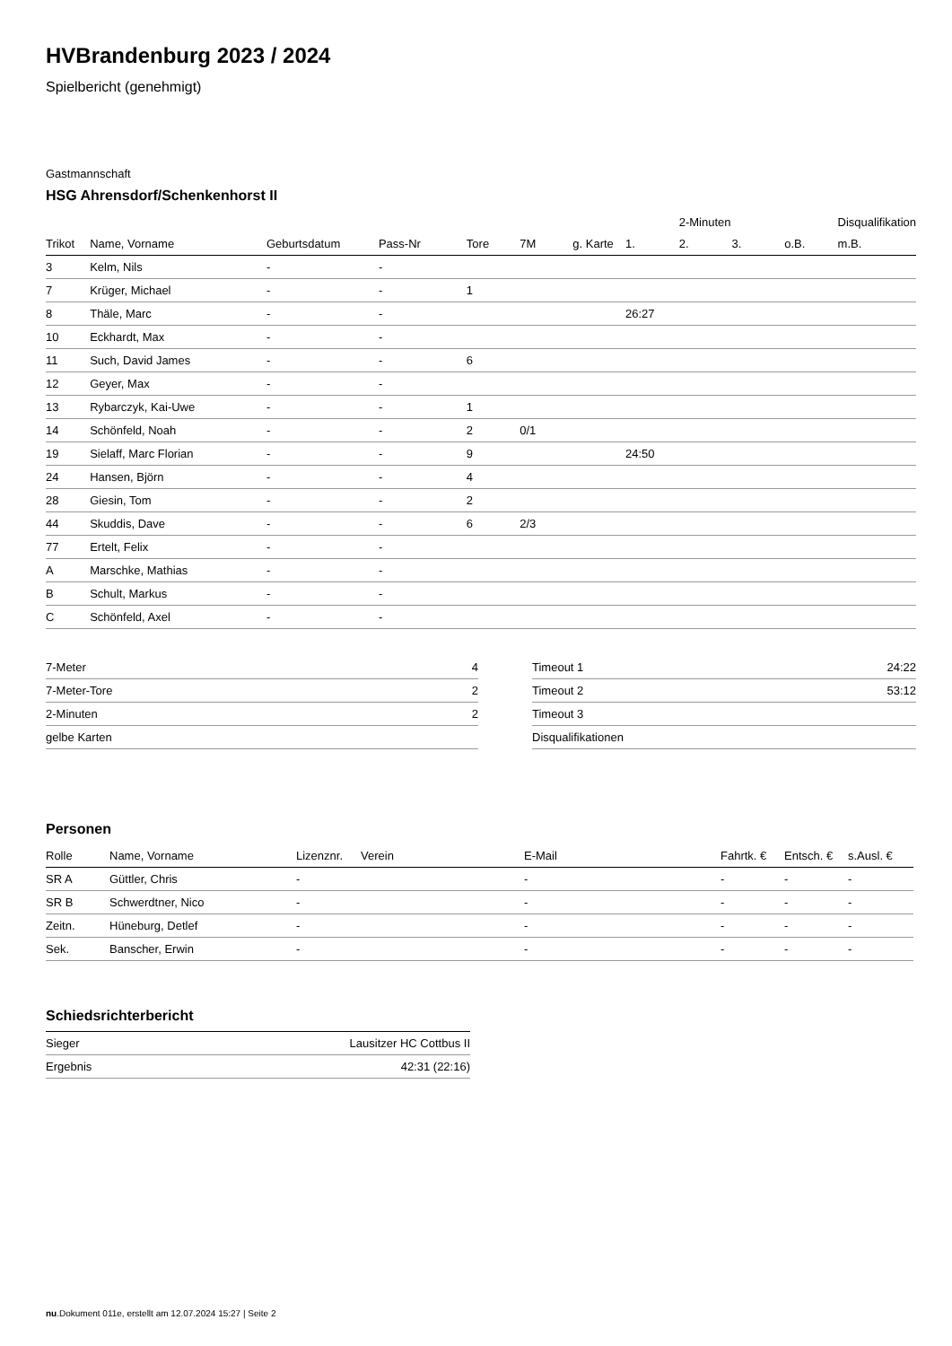HVBrandenburg 2023 / 2024
Spielbericht (genehmigt)
Gastmannschaft
HSG Ahrensdorf/Schenkenhorst II
| | | | | | | | | 2-Minuten | | | Disqualifikation |
| Trikot | Name, Vorname | Geburtsdatum | Pass-Nr | Tore | 7M | g. Karte | 1. | 2. | 3. | o.B. | m.B. |
| 3 | Kelm, Nils | - | - | | | | | | | | |
| 7 | Krüger, Michael | - | - | 1 | | | | | | | |
| 8 | Thäle, Marc | - | - | | | | 26:27 | | | | |
| 10 | Eckhardt, Max | - | - | | | | | | | | |
| 11 | Such, David James | - | - | 6 | | | | | | | |
| 12 | Geyer, Max | - | - | | | | | | | | |
| 13 | Rybarczyk, Kai-Uwe | - | - | 1 | | | | | | | |
| 14 | Schönfeld, Noah | - | - | 2 | 0/1 | | | | | | |
| 19 | Sielaff, Marc Florian | - | - | 9 | | | 24:50 | | | | |
| 24 | Hansen, Björn | - | - | 4 | | | | | | | |
| 28 | Giesin, Tom | - | - | 2 | | | | | | | |
| 44 | Skuddis, Dave | - | - | 6 | 2/3 | | | | | | |
| 77 | Ertelt, Felix | - | - | | | | | | | | |
| A | Marschke, Mathias | - | - | | | | | | | | |
| B | Schult, Markus | - | - | | | | | | | | |
| C | Schönfeld, Axel | - | - | | | | | | | | |
| 7-Meter | 4 |
| 7-Meter-Tore | 2 |
| 2-Minuten | 2 |
| gelbe Karten | |
| Timeout 1 | 24:22 |
| Timeout 2 | 53:12 |
| Timeout 3 | |
| Disqualifikationen | |
Personen
| Rolle | Name, Vorname | Lizenznr. | Verein | E-Mail | Fahrtk. € | Entsch. € | s.Ausl. € |
| --- | --- | --- | --- | --- | --- | --- | --- |
| SR A | Güttler, Chris | - | | - | - | - | - |
| SR B | Schwerdtner, Nico | - | | - | - | - | - |
| Zeitn. | Hüneburg, Detlef | - | | - | - | - | - |
| Sek. | Banscher, Erwin | - | | - | - | - | - |
Schiedsrichterbericht
| Sieger | Lausitzer HC Cottbus II |
| Ergebnis | 42:31 (22:16) |
nu.Dokument 011e, erstellt am 12.07.2024 15:27 | Seite 2